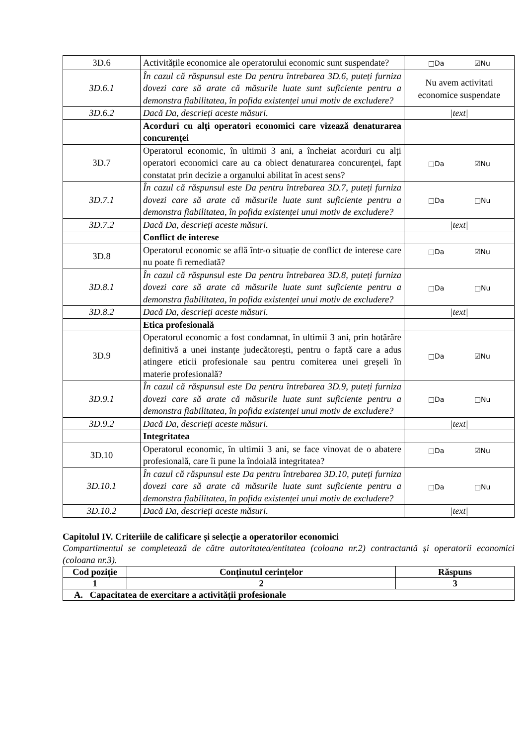| 3D.6 | Activitățile economice ale operatorului economic sunt suspendate? | □Da ☑Nu |
| 3D.6.1 | În cazul că răspunsul este Da pentru întrebarea 3D.6, puteți furniza dovezi care să arate că măsurile luate sunt suficiente pentru a demonstra fiabilitatea, în pofida existenței unui motiv de excludere? | Nu avem activitati economice suspendate |
| 3D.6.2 | Dacă Da, descrieți aceste măsuri. | /text/ |
| | Acorduri cu alți operatori economici care vizează denaturarea concurenței | |
| 3D.7 | Operatorul economic, în ultimii 3 ani, a încheiat acorduri cu alți operatori economici care au ca obiect denaturarea concurenței, fapt constatat prin decizie a organului abilitat în acest sens? | □Da ☑Nu |
| 3D.7.1 | În cazul că răspunsul este Da pentru întrebarea 3D.7, puteți furniza dovezi care să arate că măsurile luate sunt suficiente pentru a demonstra fiabilitatea, în pofida existenței unui motiv de excludere? | □Da □Nu |
| 3D.7.2 | Dacă Da, descrieți aceste măsuri. | /text/ |
| | Conflict de interese | |
| 3D.8 | Operatorul economic se află într-o situație de conflict de interese care nu poate fi remediată? | □Da ☑Nu |
| 3D.8.1 | În cazul că răspunsul este Da pentru întrebarea 3D.8, puteți furniza dovezi care să arate că măsurile luate sunt suficiente pentru a demonstra fiabilitatea, în pofida existenței unui motiv de excludere? | □Da □Nu |
| 3D.8.2 | Dacă Da, descrieți aceste măsuri. | /text/ |
| | Etica profesională | |
| 3D.9 | Operatorul economic a fost condamnat, în ultimii 3 ani, prin hotărâre definitivă a unei instanțe judecătorești, pentru o faptă care a adus atingere eticii profesionale sau pentru comiterea unei greșeli în materie profesională? | □Da ☑Nu |
| 3D.9.1 | În cazul că răspunsul este Da pentru întrebarea 3D.9, puteți furniza dovezi care să arate că măsurile luate sunt suficiente pentru a demonstra fiabilitatea, în pofida existenței unui motiv de excludere? | □Da □Nu |
| 3D.9.2 | Dacă Da, descrieți aceste măsuri. | /text/ |
| | Integritatea | |
| 3D.10 | Operatorul economic, în ultimii 3 ani, se face vinovat de o abatere profesională, care îi pune la îndoială integritatea? | □Da ☑Nu |
| 3D.10.1 | În cazul că răspunsul este Da pentru întrebarea 3D.10, puteți furniza dovezi care să arate că măsurile luate sunt suficiente pentru a demonstra fiabilitatea, în pofida existenței unui motiv de excludere? | □Da □Nu |
| 3D.10.2 | Dacă Da, descrieți aceste măsuri. | /text/ |
Capitolul IV. Criteriile de calificare și selecție a operatorilor economici
Compartimentul se completează de către autoritatea/entitatea (coloana nr.2) contractantă și operatorii economici (coloana nr.3).
| Cod poziție | Conținutul cerințelor | Răspuns |
| --- | --- | --- |
| 1 | 2 | 3 |
| A. Capacitatea de exercitare a activității profesionale | | |